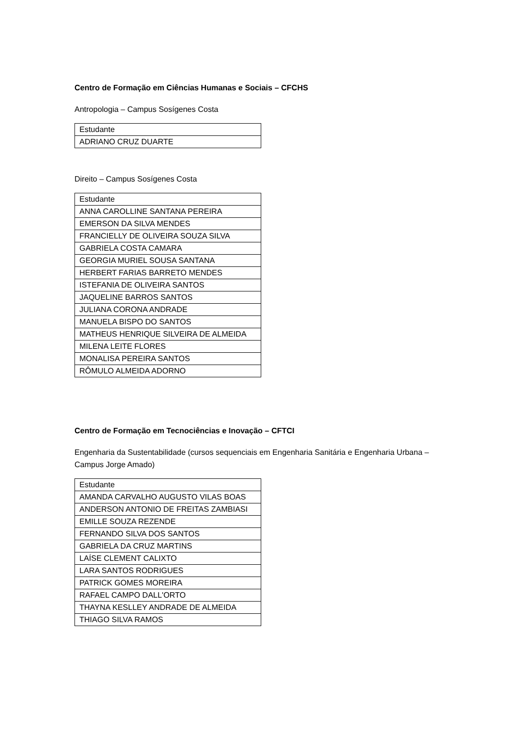Centro de Formação em Ciências Humanas e Sociais – CFCHS
Antropologia – Campus Sosígenes Costa
| Estudante |
| ADRIANO CRUZ DUARTE |
Direito – Campus Sosígenes Costa
| Estudante |
| ANNA CAROLLINE SANTANA PEREIRA |
| EMERSON DA SILVA MENDES |
| FRANCIELLY DE OLIVEIRA SOUZA SILVA |
| GABRIELA COSTA CAMARA |
| GEORGIA MURIEL SOUSA SANTANA |
| HERBERT FARIAS BARRETO MENDES |
| ISTEFANIA DE OLIVEIRA SANTOS |
| JAQUELINE BARROS SANTOS |
| JULIANA CORONA ANDRADE |
| MANUELA BISPO DO SANTOS |
| MATHEUS HENRIQUE SILVEIRA DE ALMEIDA |
| MILENA LEITE FLORES |
| MONALISA PEREIRA SANTOS |
| RÔMULO ALMEIDA ADORNO |
Centro de Formação em Tecnociências e Inovação – CFTCI
Engenharia da Sustentabilidade (cursos sequenciais em Engenharia Sanitária e Engenharia Urbana – Campus Jorge Amado)
| Estudante |
| AMANDA CARVALHO AUGUSTO VILAS BOAS |
| ANDERSON ANTONIO DE FREITAS ZAMBIASI |
| EMILLE SOUZA REZENDE |
| FERNANDO SILVA DOS SANTOS |
| GABRIELA DA CRUZ MARTINS |
| LAÍSE CLEMENT CALIXTO |
| LARA SANTOS RODRIGUES |
| PATRICK GOMES MOREIRA |
| RAFAEL CAMPO DALL'ORTO |
| THAYNA KESLLEY ANDRADE DE ALMEIDA |
| THIAGO SILVA RAMOS |